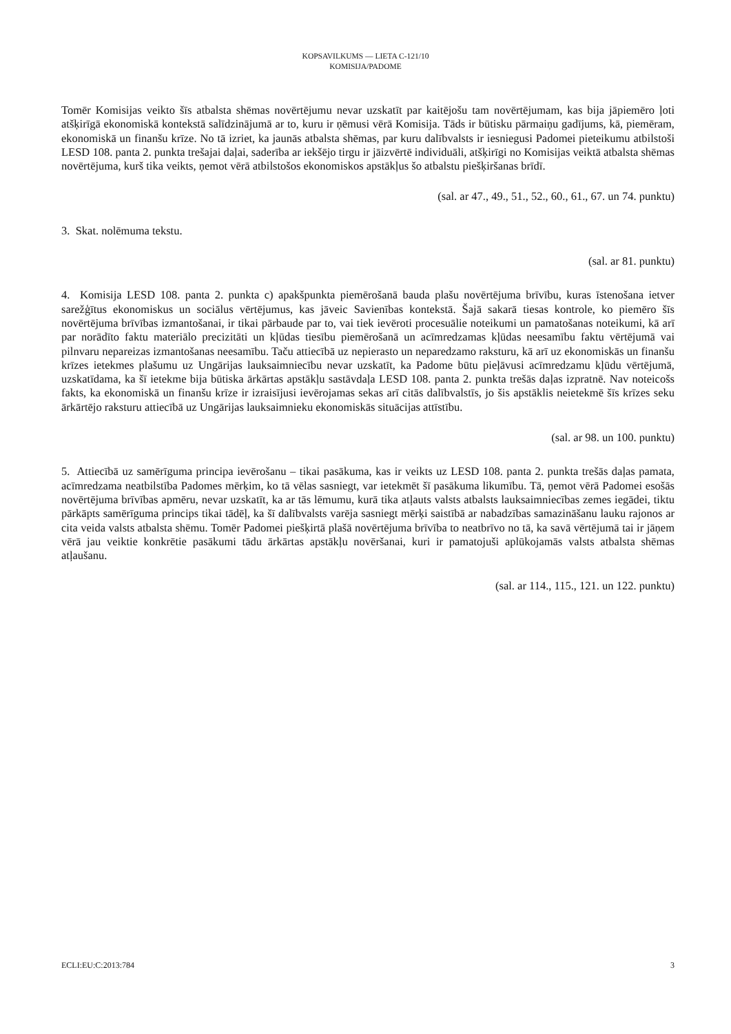KOPSAVILKUMS — LIETA C-121/10
KOMISIJA/PADOME
Tomēr Komisijas veikto šīs atbalsta shēmas novērtējumu nevar uzskatīt par kaitējošu tam novērtējumam, kas bija jāpiemēro ļoti atšķirīgā ekonomiskā kontekstā salīdzinājumā ar to, kuru ir ņēmusi vērā Komisija. Tāds ir būtisku pārmaiņu gadījums, kā, piemēram, ekonomiskā un finanšu krīze. No tā izriet, ka jaunās atbalsta shēmas, par kuru dalībvalsts ir iesniegusi Padomei pieteikumu atbilstoši LESD 108. panta 2. punkta trešajai daļai, saderība ar iekšējo tirgu ir jāizvērtē individuāli, atšķirīgi no Komisijas veiktā atbalsta shēmas novērtējuma, kurš tika veikts, ņemot vērā atbilstošos ekonomiskos apstākļus šo atbalstu piešķiršanas brīdī.
(sal. ar 47., 49., 51., 52., 60., 61., 67. un 74. punktu)
3. Skat. nolēmuma tekstu.
(sal. ar 81. punktu)
4. Komisija LESD 108. panta 2. punkta c) apakšpunkta piemērošanā bauda plašu novērtējuma brīvību, kuras īstenošana ietver sarežģītus ekonomiskus un sociālus vērtējumus, kas jāveic Savienības kontekstā. Šajā sakarā tiesas kontrole, ko piemēro šīs novērtējuma brīvības izmantošanai, ir tikai pārbaude par to, vai tiek ievēroti procesuālie noteikumi un pamatošanas noteikumi, kā arī par norādīto faktu materiālo precizitāti un kļūdas tiesību piemērošanā un acīmredzamas kļūdas neesamību faktu vērtējumā vai pilnvaru nepareizas izmantošanas neesamību. Taču attiecībā uz nepierasto un neparedzamo raksturu, kā arī uz ekonomiskās un finanšu krīzes ietekmes plašumu uz Ungārijas lauksaimniecību nevar uzskatīt, ka Padome būtu pieļāvusi acīmredzamu kļūdu vērtējumā, uzskatīdama, ka šī ietekme bija būtiska ārkārtas apstākļu sastāvdaļa LESD 108. panta 2. punkta trešās daļas izpratnē. Nav noteicošs fakts, ka ekonomiskā un finanšu krīze ir izraisījusi ievērojamas sekas arī citās dalībvalstīs, jo šis apstāklis neietekmē šīs krīzes seku ārkārtējo raksturu attiecībā uz Ungārijas lauksaimnieku ekonomiskās situācijas attīstību.
(sal. ar 98. un 100. punktu)
5. Attiecībā uz samērīguma principa ievērošanu – tikai pasākuma, kas ir veikts uz LESD 108. panta 2. punkta trešās daļas pamata, acīmredzama neatbilstība Padomes mērķim, ko tā vēlas sasniegt, var ietekmēt šī pasākuma likumību. Tā, ņemot vērā Padomei esošās novērtējuma brīvības apmēru, nevar uzskatīt, ka ar tās lēmumu, kurā tika atļauts valsts atbalsts lauksaimniecības zemes iegādei, tiktu pārkāpts samērīguma princips tikai tādēļ, ka šī dalībvalsts varēja sasniegt mērķi saistībā ar nabadzības samazināšanu lauku rajonos ar cita veida valsts atbalsta shēmu. Tomēr Padomei piešķirtā plašā novērtējuma brīvība to neatbrīvo no tā, ka savā vērtējumā tai ir jāņem vērā jau veiktie konkrētie pasākumi tādu ārkārtas apstākļu novēršanai, kuri ir pamatojuši aplūkojamās valsts atbalsta shēmas atļaušanu.
(sal. ar 114., 115., 121. un 122. punktu)
ECLI:EU:C:2013:784 3